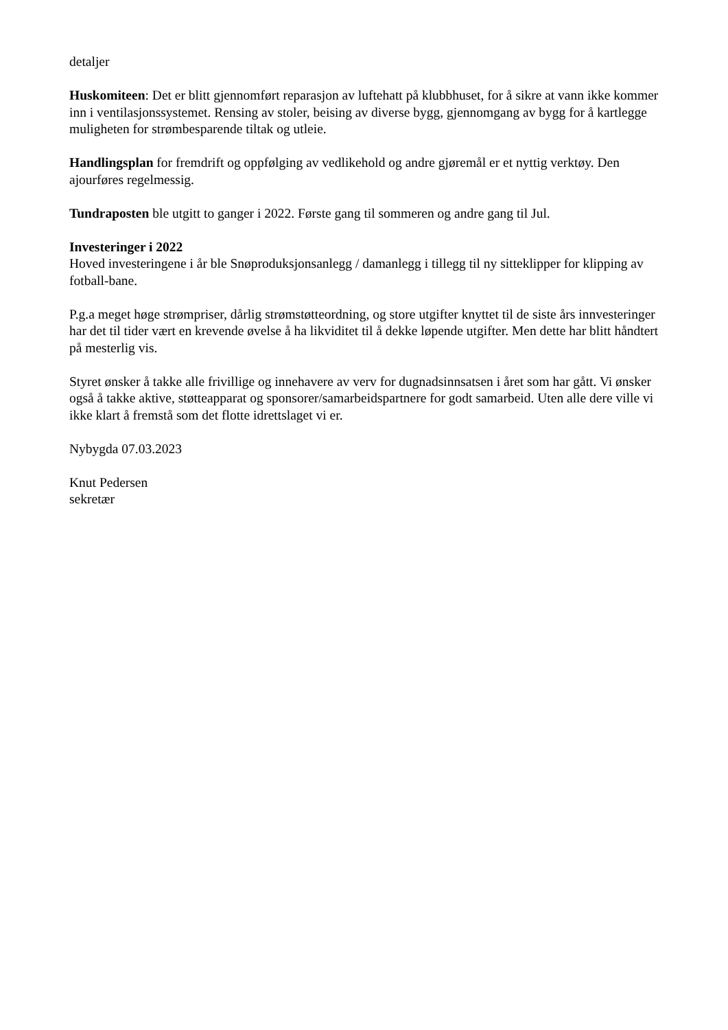detaljer
Huskomiteen: Det er blitt gjennomført reparasjon av luftehatt på klubbhuset, for å sikre at vann ikke kommer inn i ventilasjonssystemet. Rensing av stoler, beising av diverse bygg, gjennomgang av bygg for å kartlegge muligheten for strømbesparende tiltak og utleie.
Handlingsplan for fremdrift og oppfølging av vedlikehold og andre gjøremål er et nyttig verktøy. Den ajourføres regelmessig.
Tundraposten ble utgitt to ganger i 2022. Første gang til sommeren og andre gang til Jul.
Investeringer i 2022
Hoved investeringene i år ble Snøproduksjonsanlegg / damanlegg i tillegg til ny sitteklipper for klipping av fotball-bane.
P.g.a meget høge strømpriser, dårlig strømstøtteordning, og store utgifter knyttet til de siste års innvesteringer har det til tider vært en krevende øvelse å ha likviditet til å dekke løpende utgifter. Men dette har blitt håndtert på mesterlig vis.
Styret ønsker å takke alle frivillige og innehavere av verv for dugnadsinnsatsen i året som har gått. Vi ønsker også å takke aktive, støtteapparat og sponsorer/samarbeidspartnere for godt samarbeid. Uten alle dere ville vi ikke klart å fremstå som det flotte idrettslaget vi er.
Nybygda 07.03.2023
Knut Pedersen
sekretær